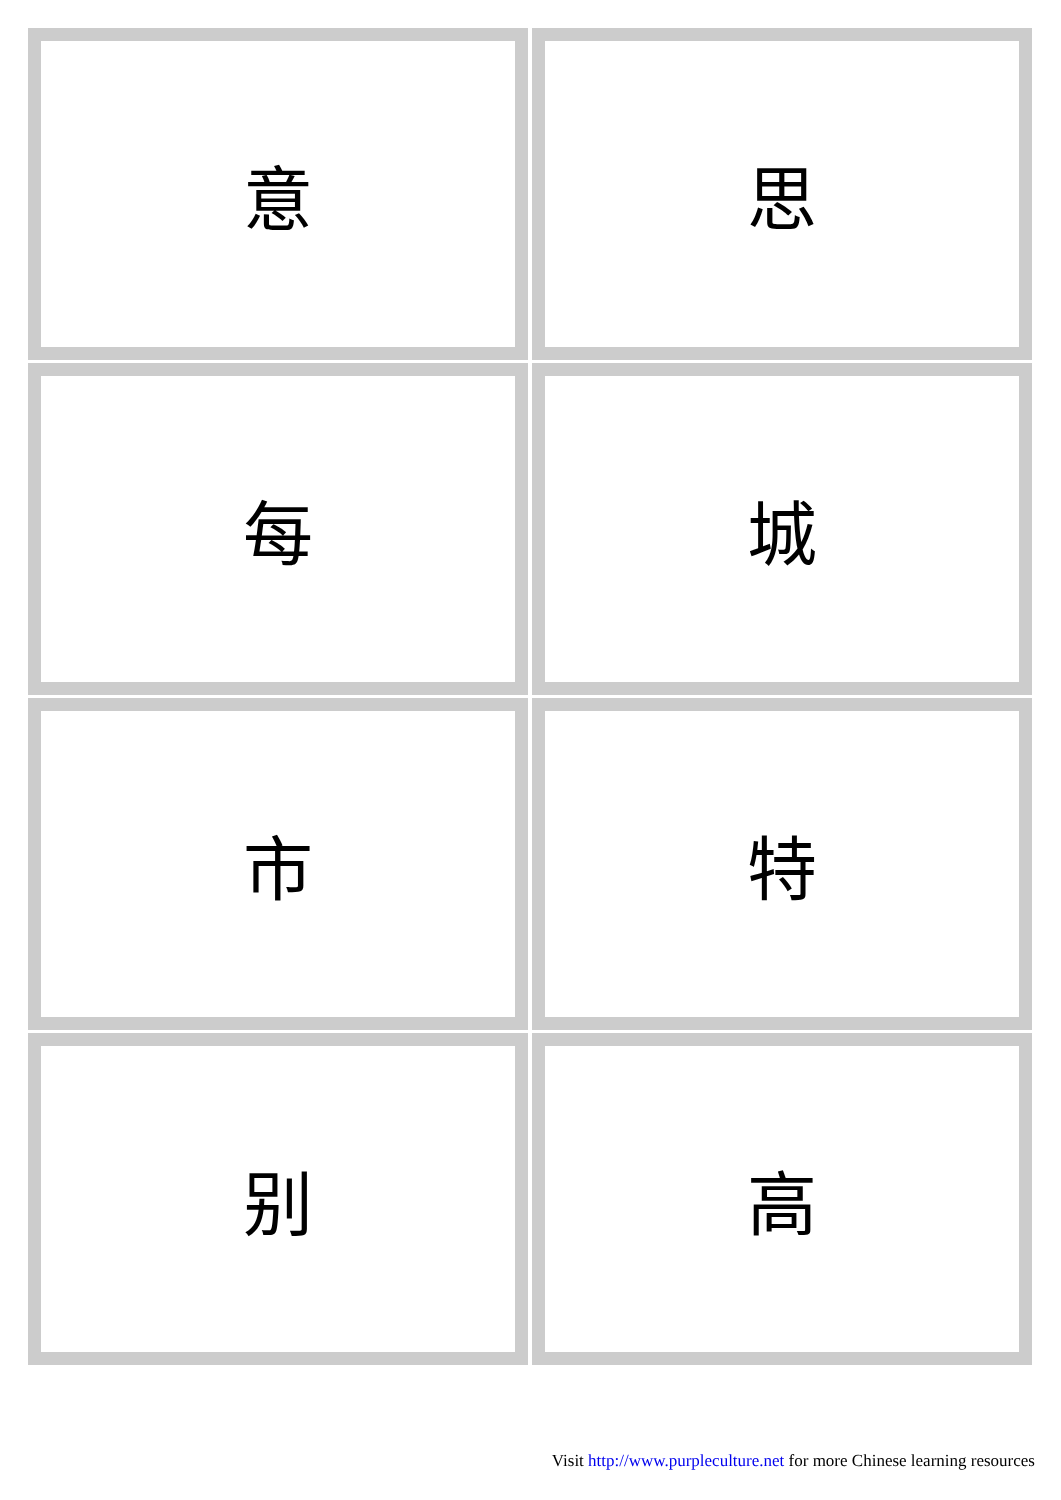| 意 | 思 |
| 每 | 城 |
| 市 | 特 |
| 别 | 高 |
Visit http://www.purpleculture.net for more Chinese learning resources